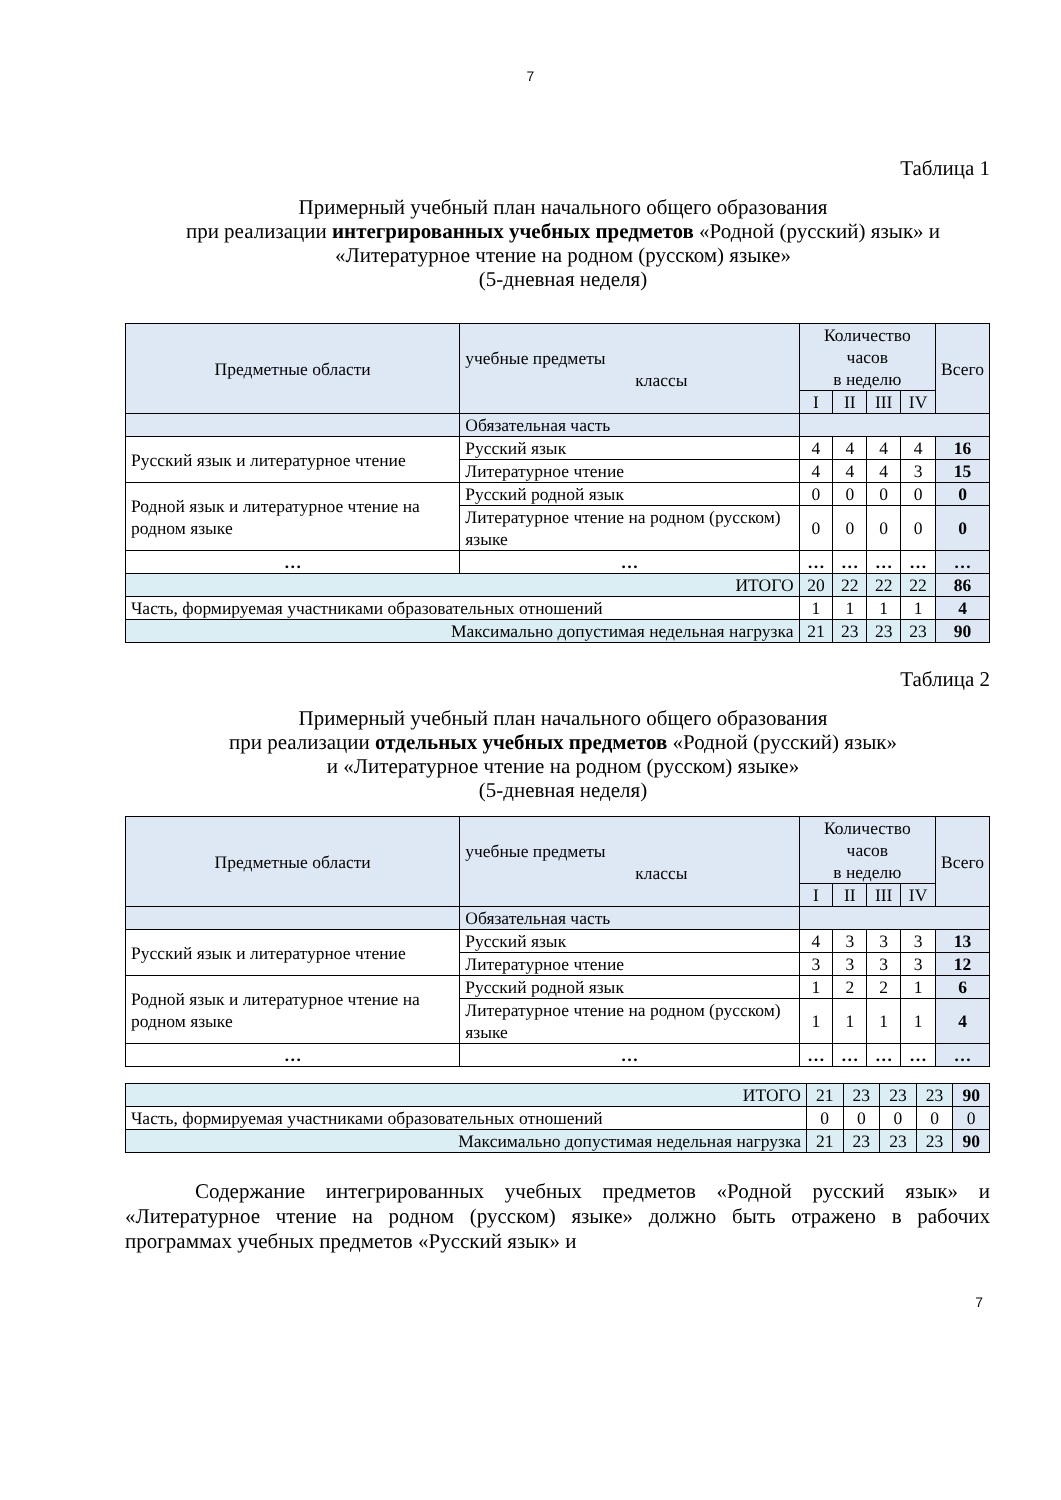7
Таблица 1
Примерный учебный план начального общего образования
при реализации интегрированных учебных предметов «Родной (русский) язык» и «Литературное чтение на родном (русском) языке»
(5-дневная неделя)
| Предметные области | учебные предметы классы | Количество часов в неделю | | | | Всего |
| --- | --- | --- | --- | --- | --- | --- |
| | | I | II | III | IV | |
| | Обязательная часть | | | | | |
| Русский язык и литературное чтение | Русский язык | 4 | 4 | 4 | 4 | 16 |
| | Литературное чтение | 4 | 4 | 4 | 3 | 15 |
| Родной язык и литературное чтение на родном языке | Русский родной язык | 0 | 0 | 0 | 0 | 0 |
| | Литературное чтение на родном (русском) языке | 0 | 0 | 0 | 0 | 0 |
| … | … | … | … | … | … | … |
| ИТОГО | | 20 | 22 | 22 | 22 | 86 |
| Часть, формируемая участниками образовательных отношений | | 1 | 1 | 1 | 1 | 4 |
| Максимально допустимая недельная нагрузка | | 21 | 23 | 23 | 23 | 90 |
Таблица 2
Примерный учебный план начального общего образования
при реализации отдельных учебных предметов «Родной (русский) язык»
и «Литературное чтение на родном (русском) языке»
(5-дневная неделя)
| Предметные области | учебные предметы классы | Количество часов в неделю | | | | Всего |
| --- | --- | --- | --- | --- | --- | --- |
| | | I | II | III | IV | |
| | Обязательная часть | | | | | |
| Русский язык и литературное чтение | Русский язык | 4 | 3 | 3 | 3 | 13 |
| | Литературное чтение | 3 | 3 | 3 | 3 | 12 |
| Родной язык и литературное чтение на родном языке | Русский родной язык | 1 | 2 | 2 | 1 | 6 |
| | Литературное чтение на родном (русском) языке | 1 | 1 | 1 | 1 | 4 |
| … | … | … | … | … | … | … |
| ИТОГО | 21 | 23 | 23 | 23 | 90 |
| Часть, формируемая участниками образовательных отношений | 0 | 0 | 0 | 0 | 0 |
| Максимально допустимая недельная нагрузка | 21 | 23 | 23 | 23 | 90 |
Содержание интегрированных учебных предметов «Родной русский язык» и «Литературное чтение на родном (русском) языке» должно быть отражено в рабочих программах учебных предметов «Русский язык» и
7